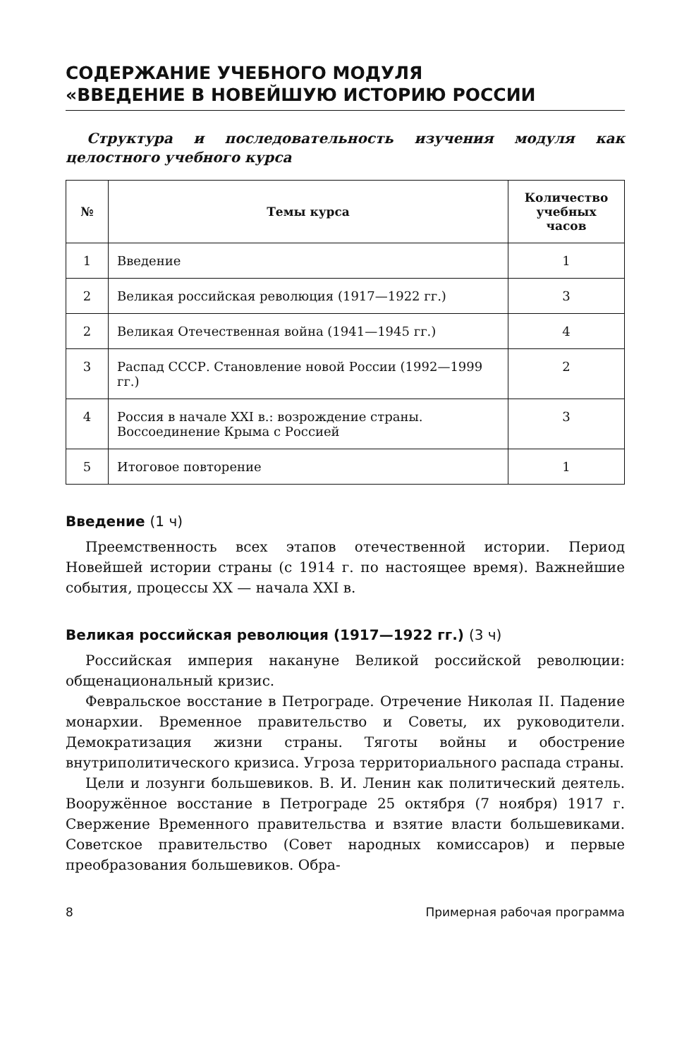СОДЕРЖАНИЕ УЧЕБНОГО МОДУЛЯ
«ВВЕДЕНИЕ В НОВЕЙШУЮ ИСТОРИЮ РОССИИ
Структура и последовательность изучения модуля как целостного учебного курса
| № | Темы курса | Количество учебных часов |
| --- | --- | --- |
| 1 | Введение | 1 |
| 2 | Великая российская революция (1917—1922 гг.) | 3 |
| 2 | Великая Отечественная война (1941—1945 гг.) | 4 |
| 3 | Распад СССР. Становление новой России (1992—1999 гг.) | 2 |
| 4 | Россия в начале XXI в.: возрождение страны. Воссоединение Крыма с Россией | 3 |
| 5 | Итоговое повторение | 1 |
Введение (1 ч)
Преемственность всех этапов отечественной истории. Период Новейшей истории страны (с 1914 г. по настоящее время). Важнейшие события, процессы XX — начала XXI в.
Великая российская революция (1917—1922 гг.) (3 ч)
Российская империя накануне Великой российской революции: общенациональный кризис.
Февральское восстание в Петрограде. Отречение Николая II. Падение монархии. Временное правительство и Советы, их руководители. Демократизация жизни страны. Тяготы войны и обострение внутриполитического кризиса. Угроза территориального распада страны.
Цели и лозунги большевиков. В. И. Ленин как политический деятель. Вооружённое восстание в Петрограде 25 октября (7 ноября) 1917 г. Свержение Временного правительства и взятие власти большевиками. Советское правительство (Совет народных комиссаров) и первые преобразования большевиков. Обра-
8 Примерная рабочая программа